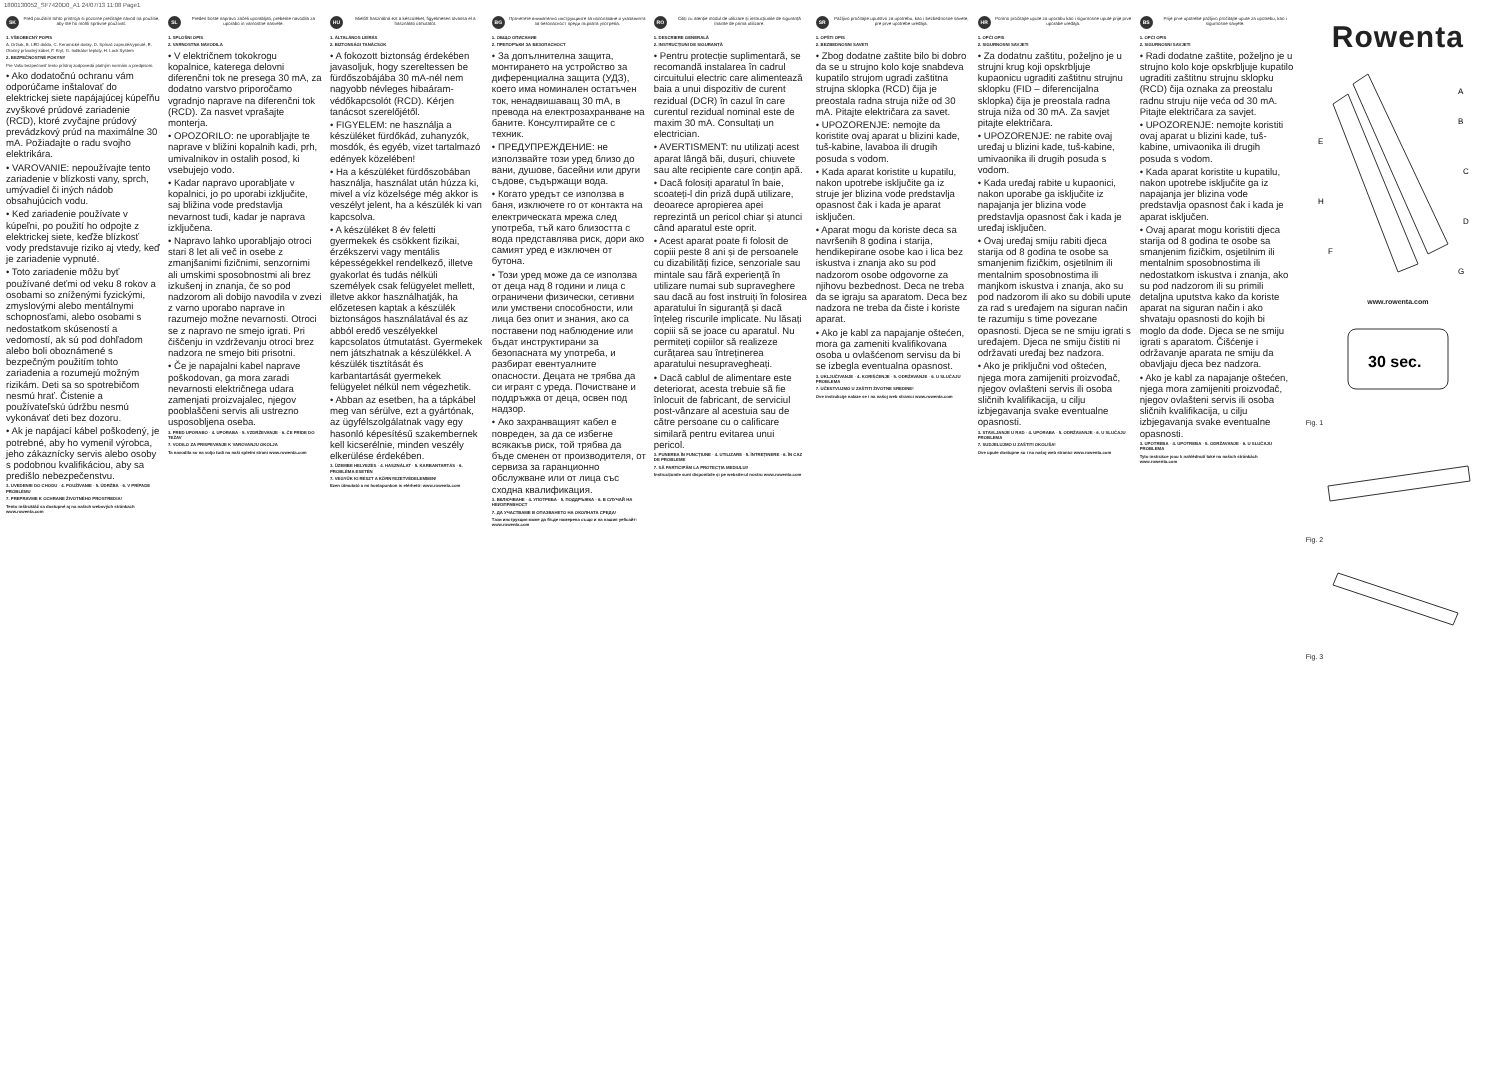1800130052_SF7420D0_A1 24/07/13 11:08 Page1
SK
Pred použitím tohto prístroja si pozorne prečítajte návod na použitie, aby ste ho mohli správne používať.
1. VŠEOBECNÝ POPIS
A. Držiak, B. LED dióda, C. Keramické dosky, D. Spínač zapnuté/vypnuté, E. Otočný prívodný kábel, F. Kryt, G. Indikátor teploty, H. Lock System
2. BEZPEČNOSTNÉ POKYNY
Pre Vašu bezpečnosť tento prístroj zodpovedá platným normám a predpisom.
• Ako dodatočnú ochranu vám odporúčame inštalovať do elektrickej siete napájajúcej kúpeľňu zvyškové prúdové zariadenie (RCD), ktoré zvyčajne prúdový prevádzkový prúd na maximálne 30 mA. Požiadajte o radu svojho elektrikára.
• VAROVANIE: nepoužívajte tento zariadenie v blízkosti vany, sprch, umývadiel či iných nádob obsahujúcich vodu.
• Ked zariadenie používate v kúpeľni, po použití ho odpojte z elektrickej siete, keďže blízkosť vody predstavuje riziko aj vtedy, keď je zariadenie vypnuté.
• Toto zariadenie môžu byť používané deťmi od veku 8 rokov a osobami so zníženými fyzickými, zmyslovými alebo mentálnymi schopnosťami, alebo osobami s nedostatkom skúseností a vedomostí, ak sú pod dohľadom alebo boli oboznámené s bezpečným použitím tohto zariadenia a rozumejú možným rizikám. Deti sa so spotrebičom nesmú hrať. Čistenie a používateľskú údržbu nesmú vykonávať deti bez dozoru.
• Ak je napájací kábel poškodený, je potrebné, aby ho vymenil výrobca, jeho zákaznícky servis alebo osoby s podobnou kvalifikáciou, aby sa predišlo nebezpečenstvu.
3. UVEDENIE DO CHODU · 4. POUŽÍVANIE · 5. ÚDRŽBA · 6. V PRÍPADE PROBLÉMU
7. PREPRAVME K OCHRANE ŽIVOTNÉHO PROSTREDIA!
Tento inštruktáž sa dostupné aj na našich webových stránkach www.rowenta.com
SL
Preden boste napravo začeli uporabljati, preberite navodila za uporabo in varnostne nasvete.
1. SPLOŠNI OPIS
2. VARNOSTNA NAVODILA
• V električnem tokokrogu kopalnice, katerega delovni diferenčni tok ne presega 30 mA, za dodatno varstvo priporočamo vgradnjo naprave na diferenčni tok (RCD). Za nasvet vprašajte monterja.
• OPOZORILO: ne uporabljajte te naprave v bližini kopalnih kadi, prh, umivalnikov in ostalih posod, ki vsebujejo vodo.
• Kadar napravo uporabljate v kopalnici, jo po uporabi izključite, saj bližina vode predstavlja nevarnost tudi, kadar je naprava izključena.
• Napravo lahko uporabljajo otroci stari 8 let ali več in osebe z zmanjšanimi fizičnimi, senzornimi ali umskimi sposobnostmi ali brez izkušenj in znanja, če so pod nadzorom ali dobijo navodila v zvezi z varno uporabo naprave in razumejo možne nevarnosti. Otroci se z napravo ne smejo igrati. Pri čiščenju in vzdrževanju otroci brez nadzora ne smejo biti prisotni.
• Če je napajalni kabel naprave poškodovan, ga mora zaradi nevarnosti električnega udara zamenjati proizvajalec, njegov pooblaščeni servis ali ustrezno usposobljena oseba.
3. PRED UPORABO · 4. UPORABA · 5. VZDRŽEVANJE · 6. ČE PRIDE DO TEŽAV
7. VODILO ZA PRISPEVANJE K VAROVANJU OKOLJA
Ta navodila so na voljo tudi na naši spletni strani www.rowenta.com
HU
Mielőtt használná ezt a készüléket, figyelmesen olvassa el a használati útmutatót.
1. ÁLTALÁNOS LEÍRÁS
2. BIZTONSÁGI TANÁCSOK
• A fokozott biztonság érdekében javasoljuk, hogy szereltessen be fürdőszobájába 30 mA-nél nem nagyobb névleges hibaáram-védőkapcsolót (RCD). Kérjen tanácsot szerelőjétől.
• FIGYELEM: ne használja a készüléket fürdőkád, zuhanyzók, mosdók, és egyéb, vizet tartalmazó edények közelében!
• Ha a készüléket fürdőszobában használja, használat után húzza ki, mivel a víz közelsége még akkor is veszélyt jelent, ha a készülék ki van kapcsolva.
• A készüléket 8 év feletti gyermekek és csökkent fizikai, érzékszervi vagy mentális képességekkel rendelkező, illetve gyakorlat és tudás nélküli személyek csak felügyelet mellett, illetve akkor használhatják, ha előzetesen kaptak a készülék biztonságos használatával és az abból eredő veszélyekkel kapcsolatos útmutatást. Gyermekek nem játszhatnak a készülékkel. A készülék tisztítását és karbantartását gyermekek felügyelet nélkül nem végezhetik.
• Abban az esetben, ha a tápkábel meg van sérülve, ezt a gyártónak, az ügyfélszolgálatnak vagy egy hasonló képesítésű szakembernek kell kicserélnie, minden veszély elkerülése érdekében.
3. ÜZEMBE HELYEZÉS · 4. HASZNÁLAT · 5. KARBANTARTÁS · 6. PROBLÉMA ESETÉN
7. VEGYÜK KI RÉSZT A KÖRNYEZETVÉDELEMBEN!
Ezen útmutató a mi honlapunkon is elérhető: www.rowenta.com
BG
Прочетете внимателно инструкциите за използване и указанията за безопасност преди първата употреба.
1. ОБЩО ОПИСАНИЕ
2. ПРЕПОРЪКИ ЗА БЕЗОПАСНОСТ
• За допълнителна защита, монтирането на устройство за диференциална защита (УДЗ), което има номинален остатъчен ток, ненадвишаващ 30 mA, в превода на електрозахранване на баните. Консултирайте се с техник.
• ПРЕДУПРЕЖДЕНИЕ: не използвайте този уред близо до вани, душове, басейни или други съдове, съдържащи вода.
• Когато уредът се използва в баня, изключете го от контакта на електрическата мрежа след употреба, тъй като близостта с вода представлява риск, дори ако самият уред е изключен от бутона.
• Този уред може да се използва от деца над 8 години и лица с ограничени физически, сетивни или умствени способности, или лица без опит и знания, ако са поставени под наблюдение или бъдат инструктирани за безопасната му употреба, и разбират евентуалните опасности. Децата не трябва да си играят с уреда. Почистване и поддръжка от деца, освен под надзор.
• Ако захранващият кабел е повреден, за да се избегне всякакъв риск, той трябва да бъде сменен от производителя, от сервиза за гаранционно обслужване или от лица със сходна квалификация.
3. ВКЛЮЧВАНЕ · 4. УПОТРЕБА · 5. ПОДДРЪЖКА · 6. В СЛУЧАЙ НА НЕИЗПРАВНОСТ
7. ДА УЧАСТВАМЕ В ОПАЗВАНЕТО НА ОКОЛНАТА СРЕДА!
Тази инструкция може да бъде намерена също и на нашия уебсайт: www.rowenta.com
RO
Citiți cu atenție modul de utilizare și instrucțiunile de siguranță înainte de prima utilizare.
1. DESCRIERE GENERALĂ
2. INSTRUCȚIUNI DE SIGURANȚĂ
• Pentru protecție suplimentară, se recomandă instalarea în cadrul circuitului electric care alimentează baia a unui dispozitiv de curent rezidual (DCR) în cazul în care curentul rezidual nominal este de maxim 30 mA. Consultați un electrician.
• AVERTISMENT: nu utilizați acest aparat lângă băi, dușuri, chiuvete sau alte recipiente care conțin apă.
• Dacă folosiți aparatul în baie, scoateți-l din priză după utilizare, deoarece apropierea apei reprezintă un pericol chiar și atunci când aparatul este oprit.
• Acest aparat poate fi folosit de copiii peste 8 ani și de persoanele cu dizabilități fizice, senzoriale sau mintale sau fără experiență în utilizare numai sub supraveghere sau dacă au fost instruiți în folosirea aparatului în siguranță și dacă înțeleg riscurile implicate. Nu lăsați copiii să se joace cu aparatul. Nu permiteți copiilor să realizeze curățarea sau întreținerea aparatului nesupravegheați.
• Dacă cablul de alimentare este deteriorat, acesta trebuie să fie înlocuit de fabricant, de serviciul post-vânzare al acestuia sau de către persoane cu o calificare similară pentru evitarea unui pericol.
3. PUNEREA ÎN FUNCȚIUNE · 4. UTILIZARE · 5. ÎNTREȚINERE · 6. ÎN CAZ DE PROBLEME
7. SĂ PARTICIPĂM LA PROTECȚIA MEDIULUI!
Instrucțiunile sunt disponibile și pe website-ul nostru www.rowenta.com
SR
Pažljivo pročitajte uputstvo za upotrebu, kao i bezbednosne savete, pre prve upotrebe uređaja.
1. OPŠTI OPIS
2. BEZBEDNOSNI SAVETI
• Zbog dodatne zaštite bilo bi dobro da se u strujno kolo koje snabdeva kupatilo strujom ugradi zaštitna strujna sklopka (RCD) čija je preostala radna struja niže od 30 mA. Pitajte električara za savet.
• UPOZORENJE: nemojte da koristite ovaj aparat u blizini kade, tuš-kabine, lavaboa ili drugih posuda s vodom.
• Kada aparat koristite u kupatilu, nakon upotrebe isključite ga iz struje jer blizina vode predstavlja opasnost čak i kada je aparat isključen.
• Aparat mogu da koriste deca sa navršenih 8 godina i starija, hendikepirane osobe kao i lica bez iskustva i znanja ako su pod nadzorom osobe odgovorne za njihovu bezbednost. Deca ne treba da se igraju sa aparatom. Deca bez nadzora ne treba da čiste i koriste aparat.
• Ako je kabl za napajanje oštećen, mora ga zameniti kvalifikovana osoba u ovlašćenom servisu da bi se izbegla eventualna opasnost.
3. UKLJUČIVANJE · 4. KORIŠĆENJE · 5. ODRŽAVANJE · 6. U SLUČAJU PROBLEMA
7. UČESTVUJMO U ZAŠTITI ŽIVOTNE SREDINE!
Ove instrukcije nalaze se i na našoj web stranici www.rowenta.com
HR
Pomno pročitajte upute za uporabu kao i sigurnosne upute prije prve uporabe uređaja.
1. OPĆI OPIS
2. SIGURNOSNI SAVJETI
• Za dodatnu zaštitu, poželjno je u strujni krug koji opskrbljuje kupaonicu ugraditi zaštitnu strujnu sklopku (FID – diferencijalna sklopka) čija je preostala radna struja niža od 30 mA. Za savjet pitajte električara.
• UPOZORENJE: ne rabite ovaj uređaj u blizini kade, tuš-kabine, umivaonika ili drugih posuda s vodom.
• Kada uređaj rabite u kupaonici, nakon uporabe ga isključite iz napajanja jer blizina vode predstavlja opasnost čak i kada je uređaj isključen.
• Ovaj uređaj smiju rabiti djeca starija od 8 godina te osobe sa smanjenim fizičkim, osjetilnim ili mentalnim sposobnostima ili manjkom iskustva i znanja, ako su pod nadzorom ili ako su dobili upute za rad s uređajem na siguran način te razumiju s time povezane opasnosti. Djeca se ne smiju igrati s uređajem. Djeca ne smiju čistiti ni održavati uređaj bez nadzora.
• Ako je priključni vod oštećen, njega mora zamijeniti proizvođač, njegov ovlašteni servis ili osoba sličnih kvalifikacija, u cilju izbjegavanja svake eventualne opasnosti.
3. STAVLJANJE U RAD · 4. UPORABA · 5. ODRŽAVANJE · 6. U SLUČAJU PROBLEMA
7. SUDJELUJMO U ZAŠTITI OKOLIŠA!
Ove upute dostupne su i na našoj web stranici www.rowenta.com
BS
Prije prve upotrebe pažljivo pročitajte upute za upotrebu, kao i sigurnosne savjete.
1. OPĆI OPIS
2. SIGURNOSNI SAVJETI
• Radi dodatne zaštite, poželjno je u strujno kolo koje opskrbljuje kupatilo ugraditi zaštitnu strujnu sklopku (RCD) čija oznaka za preostalu radnu struju nije veća od 30 mA. Pitajte električara za savjet.
• UPOZORENJE: nemojte koristiti ovaj aparat u blizini kade, tuš-kabine, umivaonika ili drugih posuda s vodom.
• Kada aparat koristite u kupatilu, nakon upotrebe isključite ga iz napajanja jer blizina vode predstavlja opasnost čak i kada je aparat isključen.
• Ovaj aparat mogu koristiti djeca starija od 8 godina te osobe sa smanjenim fizičkim, osjetilnim ili mentalnim sposobnostima ili nedostatkom iskustva i znanja, ako su pod nadzorom ili su primili detaljna uputstva kako da koriste aparat na siguran način i ako shvataju opasnosti do kojih bi moglo da dođe. Djeca se ne smiju igrati s aparatom. Čišćenje i održavanje aparata ne smiju da obavljaju djeca bez nadzora.
• Ako je kabl za napajanje oštećen, njega mora zamijeniti proizvođač, njegov ovlašteni servis ili osoba sličnih kvalifikacija, u cilju izbjegavanja svake eventualne opasnosti.
3. UPOTREBA · 4. UPOTREBA · 5. ODRŽAVANJE · 6. U SLUČAJU PROBLEMA
Tyto instrukce jsou k nahlédnutí také na našich stránkách www.rowenta.com
Rowenta
A
B
E
C
H
D
F
G
www.rowenta.com
30 sec.
Fig. 1
Fig. 2
Fig. 3